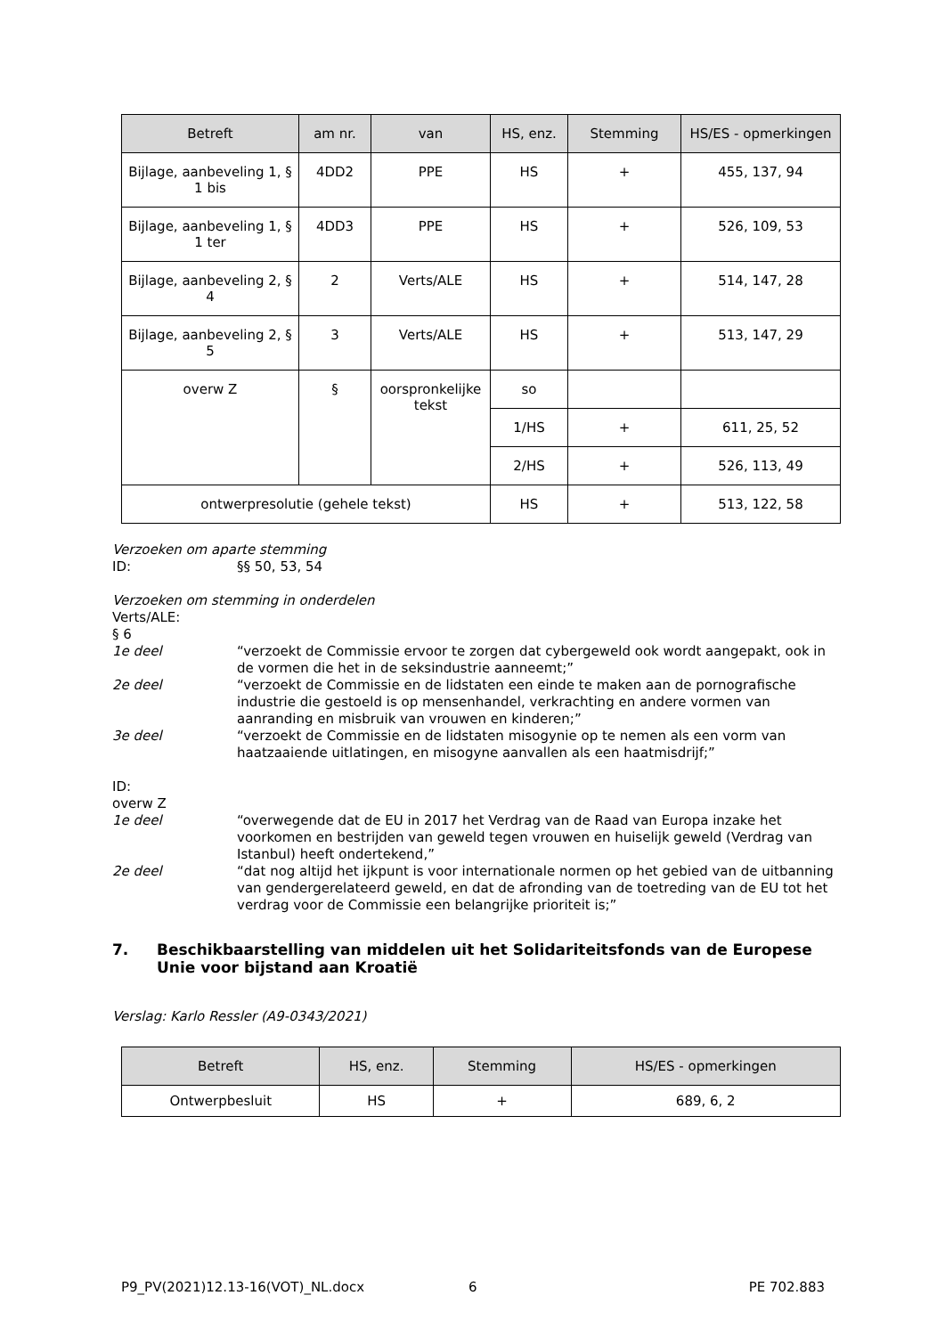| Betreft | am nr. | van | HS, enz. | Stemming | HS/ES - opmerkingen |
| --- | --- | --- | --- | --- | --- |
| Bijlage, aanbeveling 1, § 1 bis | 4DD2 | PPE | HS | + | 455, 137, 94 |
| Bijlage, aanbeveling 1, § 1 ter | 4DD3 | PPE | HS | + | 526, 109, 53 |
| Bijlage, aanbeveling 2, § 4 | 2 | Verts/ALE | HS | + | 514, 147, 28 |
| Bijlage, aanbeveling 2, § 5 | 3 | Verts/ALE | HS | + | 513, 147, 29 |
| overw Z | § | oorspronkelijke tekst | so | | |
| | | | 1/HS | + | 611, 25, 52 |
| | | | 2/HS | + | 526, 113, 49 |
| ontwerpresolutie (gehele tekst) | | | HS | + | 513, 122, 58 |
Verzoeken om aparte stemming
ID: §§ 50, 53, 54
Verzoeken om stemming in onderdelen
Verts/ALE:
§ 6
1e deel “verzoekt de Commissie ervoor te zorgen dat cybergeweld ook wordt aangepakt, ook in de vormen die het in de seksindustrie aanneemt;”
2e deel “verzoekt de Commissie en de lidstaten een einde te maken aan de pornografische industrie die gestoeld is op mensenhandel, verkrachting en andere vormen van aanranding en misbruik van vrouwen en kinderen;”
3e deel “verzoekt de Commissie en de lidstaten misogynie op te nemen als een vorm van haatzaaiende uitlatingen, en misogyne aanvallen als een haatmisdrijf;”
ID:
overw Z
1e deel “overwegende dat de EU in 2017 het Verdrag van de Raad van Europa inzake het voorkomen en bestrijden van geweld tegen vrouwen en huiselijk geweld (Verdrag van Istanbul) heeft ondertekend,”
2e deel “dat nog altijd het ijkpunt is voor internationale normen op het gebied van de uitbanning van gendergerelateerd geweld, en dat de afronding van de toetreding van de EU tot het verdrag voor de Commissie een belangrijke prioriteit is;”
7. Beschikbaarstelling van middelen uit het Solidariteitsfonds van de Europese Unie voor bijstand aan Kroatië
Verslag: Karlo Ressler (A9-0343/2021)
| Betreft | HS, enz. | Stemming | HS/ES - opmerkingen |
| --- | --- | --- | --- |
| Ontwerpbesluit | HS | + | 689, 6, 2 |
P9_PV(2021)12.13-16(VOT)_NL.docx 6 PE 702.883